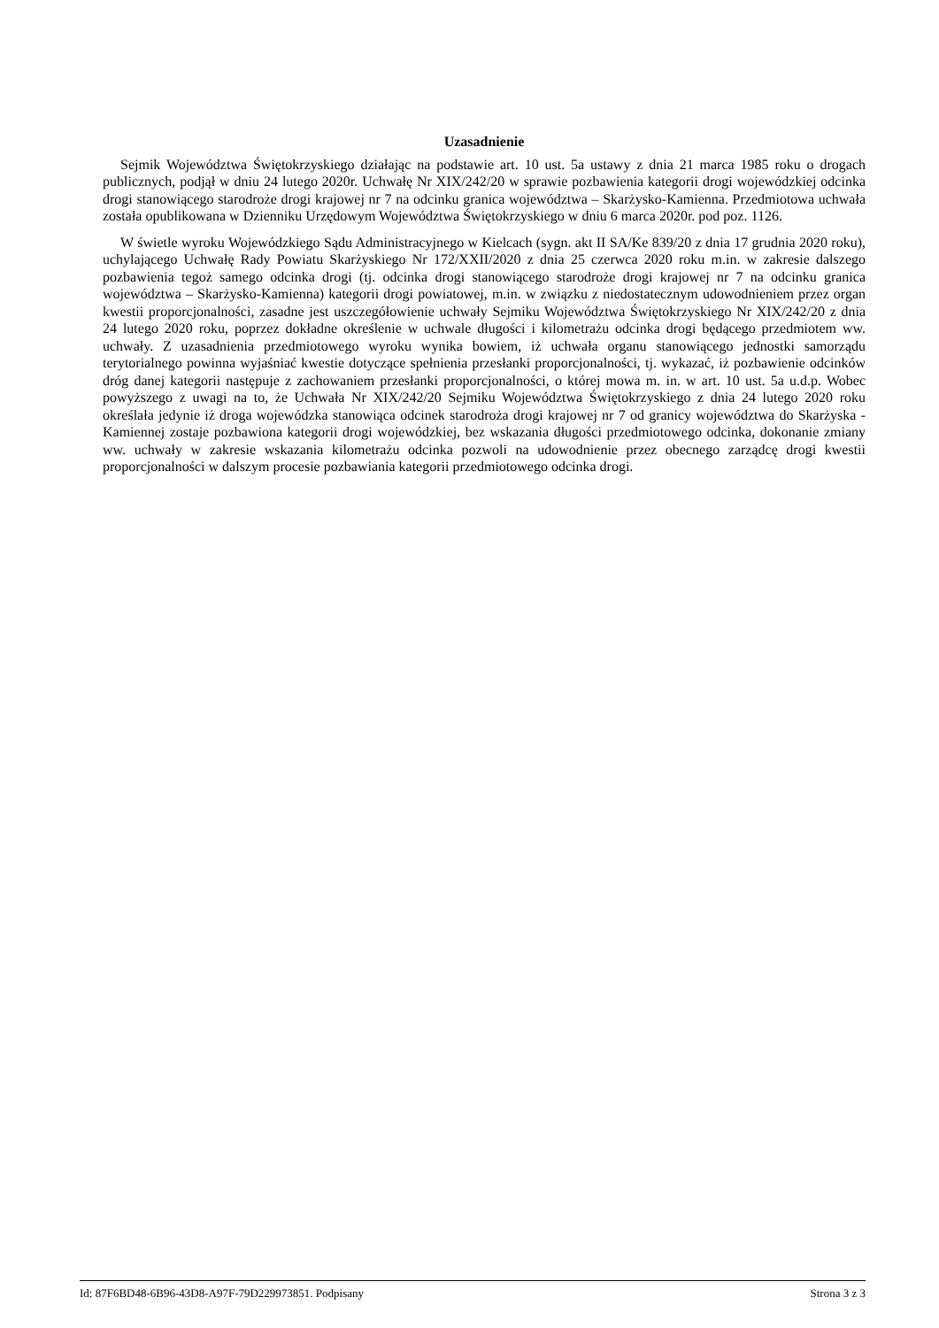Uzasadnienie
Sejmik Województwa Świętokrzyskiego działając na podstawie art. 10 ust. 5a ustawy z dnia 21 marca 1985 roku o drogach publicznych, podjął w dniu 24 lutego 2020r. Uchwałę Nr XIX/242/20 w sprawie pozbawienia kategorii drogi wojewódzkiej odcinka drogi stanowiącego starodroże drogi krajowej nr 7 na odcinku granica województwa – Skarżysko-Kamienna. Przedmiotowa uchwała została opublikowana w Dzienniku Urzędowym Województwa Świętokrzyskiego w dniu 6 marca 2020r. pod poz. 1126.
W świetle wyroku Wojewódzkiego Sądu Administracyjnego w Kielcach (sygn. akt II SA/Ke 839/20 z dnia 17 grudnia 2020 roku), uchylającego Uchwałę Rady Powiatu Skarżyskiego Nr 172/XXII/2020 z dnia 25 czerwca 2020 roku m.in. w zakresie dalszego pozbawienia tegoż samego odcinka drogi (tj. odcinka drogi stanowiącego starodroże drogi krajowej nr 7 na odcinku granica województwa – Skarżysko-Kamienna) kategorii drogi powiatowej, m.in. w związku z niedostatecznym udowodnieniem przez organ kwestii proporcjonalności, zasadne jest uszczegółowienie uchwały Sejmiku Województwa Świętokrzyskiego Nr XIX/242/20 z dnia 24 lutego 2020 roku, poprzez dokładne określenie w uchwale długości i kilometrażu odcinka drogi będącego przedmiotem ww. uchwały. Z uzasadnienia przedmiotowego wyroku wynika bowiem, iż uchwała organu stanowiącego jednostki samorządu terytorialnego powinna wyjaśniać kwestie dotyczące spełnienia przesłanki proporcjonalności, tj. wykazać, iż pozbawienie odcinków dróg danej kategorii następuje z zachowaniem przesłanki proporcjonalności, o której mowa m. in. w art. 10 ust. 5a u.d.p. Wobec powyższego z uwagi na to, że Uchwała Nr XIX/242/20 Sejmiku Województwa Świętokrzyskiego z dnia 24 lutego 2020 roku określała jedynie iż droga wojewódzka stanowiąca odcinek starodroża drogi krajowej nr 7 od granicy województwa do Skarżyska -Kamiennej zostaje pozbawiona kategorii drogi wojewódzkiej, bez wskazania długości przedmiotowego odcinka, dokonanie zmiany ww. uchwały w zakresie wskazania kilometrażu odcinka pozwoli na udowodnienie przez obecnego zarządcę drogi kwestii proporcjonalności w dalszym procesie pozbawiania kategorii przedmiotowego odcinka drogi.
Id: 87F6BD48-6B96-43D8-A97F-79D229973851. Podpisany Strona 3 z 3